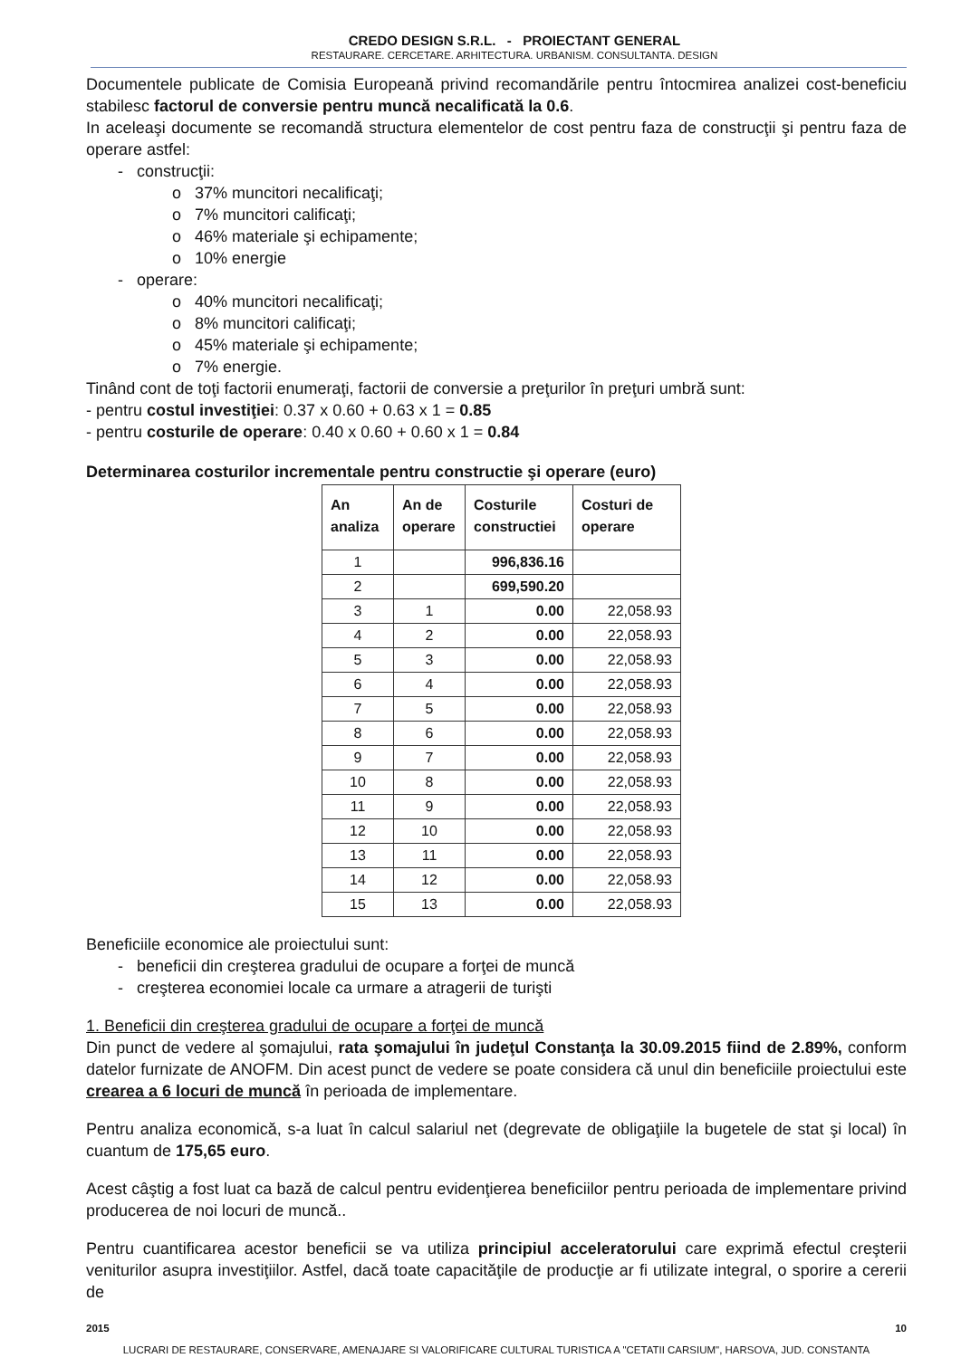CREDO DESIGN S.R.L. - PROIECTANT GENERAL
RESTAURARE. CERCETARE. ARHITECTURA. URBANISM. CONSULTANTA. DESIGN
Documentele publicate de Comisia Europeană privind recomandările pentru întocmirea analizei cost-beneficiu stabilesc factorul de conversie pentru muncă necalificată la 0.6.
In aceleaşi documente se recomandă structura elementelor de cost pentru faza de construcţii şi pentru faza de operare astfel:
- construcţii:
o 37% muncitori necalificaţi;
o 7% muncitori calificaţi;
o 46% materiale şi echipamente;
o 10% energie
- operare:
o 40% muncitori necalificaţi;
o 8% muncitori calificaţi;
o 45% materiale şi echipamente;
o 7% energie.
Tinând cont de toţi factorii enumeraţi, factorii de conversie a preţurilor în preţuri umbră sunt:
- pentru costul investiţiei: 0.37 x 0.60 + 0.63 x 1 = 0.85
- pentru costurile de operare: 0.40 x 0.60 + 0.60 x 1 = 0.84
Determinarea costurilor incrementale pentru constructie şi operare (euro)
| An analiza | An de operare | Costurile constructiei | Costuri de operare |
| --- | --- | --- | --- |
| 1 | | 996,836.16 | |
| 2 | | 699,590.20 | |
| 3 | 1 | 0.00 | 22,058.93 |
| 4 | 2 | 0.00 | 22,058.93 |
| 5 | 3 | 0.00 | 22,058.93 |
| 6 | 4 | 0.00 | 22,058.93 |
| 7 | 5 | 0.00 | 22,058.93 |
| 8 | 6 | 0.00 | 22,058.93 |
| 9 | 7 | 0.00 | 22,058.93 |
| 10 | 8 | 0.00 | 22,058.93 |
| 11 | 9 | 0.00 | 22,058.93 |
| 12 | 10 | 0.00 | 22,058.93 |
| 13 | 11 | 0.00 | 22,058.93 |
| 14 | 12 | 0.00 | 22,058.93 |
| 15 | 13 | 0.00 | 22,058.93 |
Beneficiile economice ale proiectului sunt:
- beneficii din creşterea gradului de ocupare a forţei de muncă
- creşterea economiei locale ca urmare a atragerii de turişti
1. Beneficii din creşterea gradului de ocupare a forţei de muncă
Din punct de vedere al şomajului, rata şomajului în judeţul Constanţa la 30.09.2015 fiind de 2.89%, conform datelor furnizate de ANOFM. Din acest punct de vedere se poate considera că unul din beneficiile proiectului este crearea a 6 locuri de muncă în perioada de implementare.
Pentru analiza economică, s-a luat în calcul salariul net (degrevate de obligaţiile la bugetele de stat şi local) în cuantum de 175,65 euro.
Acest câştig a fost luat ca bază de calcul pentru evidenţierea beneficiilor pentru perioada de implementare privind producerea de noi locuri de muncă..
Pentru cuantificarea acestor beneficii se va utiliza principiul acceleratorului care exprimă efectul creşterii veniturilor asupra investiţiilor. Astfel, dacă toate capacităţile de producţie ar fi utilizate integral, o sporire a cererii de
2015 10
LUCRARI DE RESTAURARE, CONSERVARE, AMENAJARE SI VALORIFICARE CULTURAL TURISTICA A "CETATII CARSIUM", HARSOVA, JUD. CONSTANTA